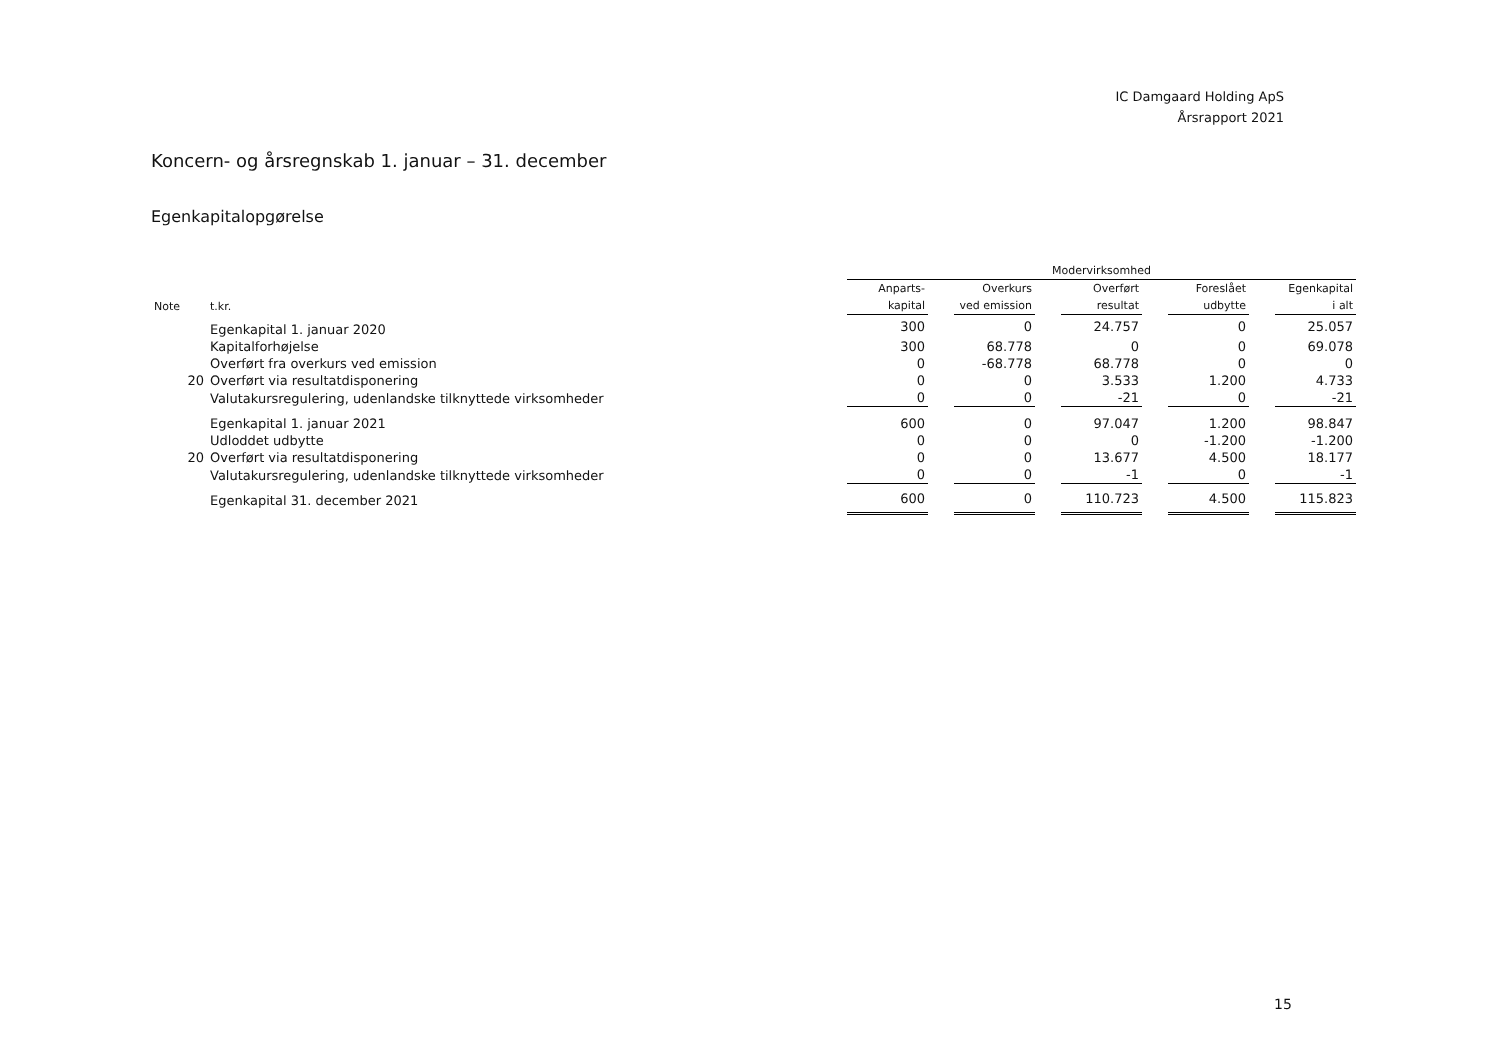IC Damgaard Holding ApS
Årsrapport 2021
Koncern- og årsregnskab 1. januar – 31. december
Egenkapitalopgørelse
| | | Modervirksomhed | | | | | | | | |
| --- | --- | --- | --- | --- | --- | --- | --- | --- | --- | --- |
| Note | t.kr. | Anparts- kapital | | Overkurs ved emission | | Overført resultat | | Foreslået udbytte | | Egenkapital i alt |
| | Egenkapital 1. januar 2020 | 300 | | 0 | | 24.757 | | 0 | | 25.057 |
| | Kapitalforhøjelse | 300 | | 68.778 | | 0 | | 0 | | 69.078 |
| | Overført fra overkurs ved emission | 0 | | -68.778 | | 68.778 | | 0 | | 0 |
| 20 | Overført via resultatdisponering | 0 | | 0 | | 3.533 | | 1.200 | | 4.733 |
| | Valutakursregulering, udenlandske tilknyttede virksomheder | 0 | | 0 | | -21 | | 0 | | -21 |
| | Egenkapital 1. januar 2021 | 600 | | 0 | | 97.047 | | 1.200 | | 98.847 |
| | Udloddet udbytte | 0 | | 0 | | 0 | | -1.200 | | -1.200 |
| 20 | Overført via resultatdisponering | 0 | | 0 | | 13.677 | | 4.500 | | 18.177 |
| | Valutakursregulering, udenlandske tilknyttede virksomheder | 0 | | 0 | | -1 | | 0 | | -1 |
| | Egenkapital 31. december 2021 | 600 | | 0 | | 110.723 | | 4.500 | | 115.823 |
15